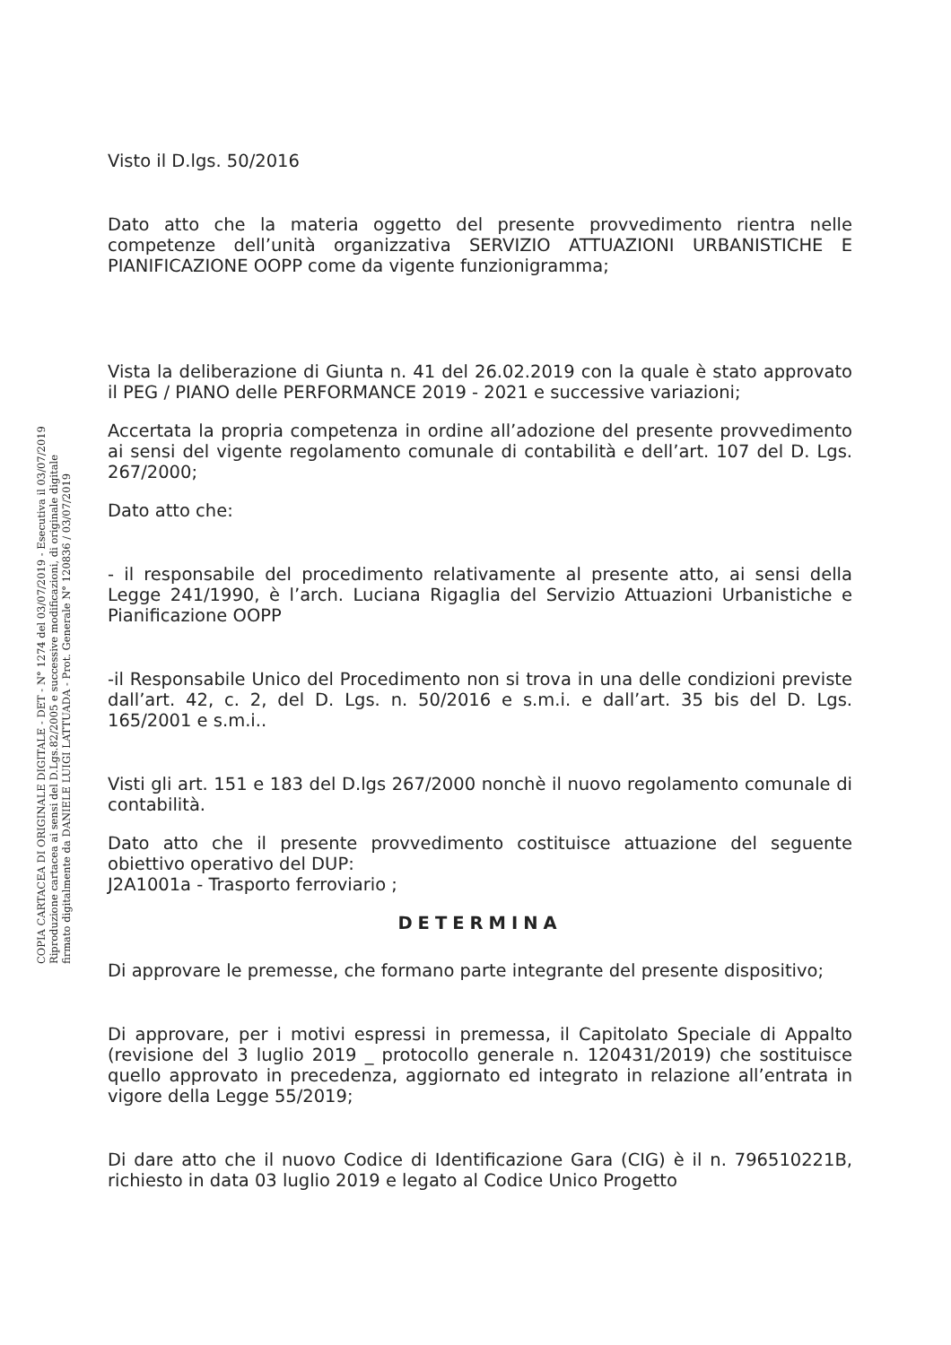COPIA CARTACEA DI ORIGINALE DIGITALE - DET - N° 1274 del 03/07/2019 - Esecutiva il 03/07/2019
Riproduzione cartacea ai sensi del D.Lgs.82/2005 e successive modificazioni, di originale digitale
firmato digitalmente da DANIELE LUIGI LATTUADA - Prot. Generale N° 120836 / 03/07/2019
Visto il D.lgs. 50/2016
Dato atto che la materia oggetto del presente provvedimento rientra nelle competenze dell’unità organizzativa SERVIZIO ATTUAZIONI URBANISTICHE E PIANIFICAZIONE OOPP come da vigente funzionigramma;
Vista la deliberazione di Giunta n. 41 del 26.02.2019 con la quale è stato approvato il PEG / PIANO delle PERFORMANCE 2019 - 2021 e successive variazioni;
Accertata la propria competenza in ordine all’adozione del presente provvedimento ai sensi del vigente regolamento comunale di contabilità e dell’art. 107 del D. Lgs. 267/2000;
Dato atto che:
- il responsabile del procedimento relativamente al presente atto, ai sensi della Legge 241/1990, è l’arch. Luciana Rigaglia del Servizio Attuazioni Urbanistiche e Pianificazione OOPP
-il Responsabile Unico del Procedimento non si trova in una delle condizioni previste dall’art. 42, c. 2, del D. Lgs. n. 50/2016 e s.m.i. e dall’art. 35 bis del D. Lgs. 165/2001 e s.m.i..
Visti gli art. 151 e 183 del D.lgs 267/2000 nonchè il nuovo regolamento comunale di contabilità.
Dato atto che il presente provvedimento costituisce attuazione del seguente obiettivo operativo del DUP:
J2A1001a - Trasporto ferroviario ;
DETERMINA
Di approvare le premesse, che formano parte integrante del presente dispositivo;
Di approvare, per i motivi espressi in premessa, il Capitolato Speciale di Appalto (revisione del 3 luglio 2019 _ protocollo generale n. 120431/2019) che sostituisce quello approvato in precedenza, aggiornato ed integrato in relazione all’entrata in vigore della Legge 55/2019;
Di dare atto che il nuovo Codice di Identificazione Gara (CIG) è il n. 796510221B, richiesto in data 03 luglio 2019 e legato al Codice Unico Progetto